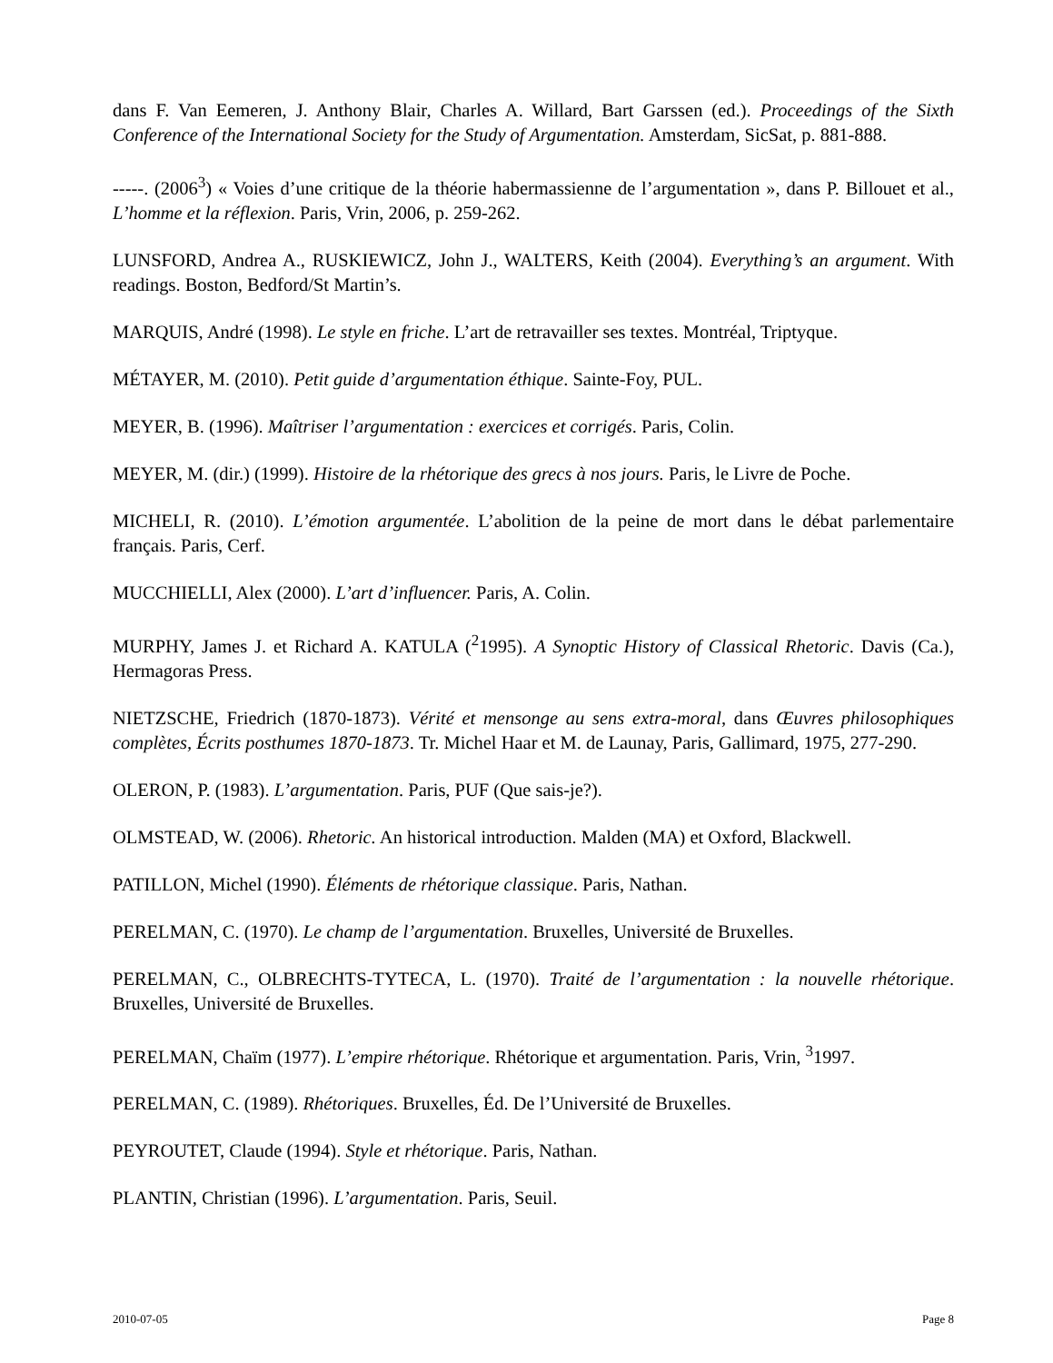dans F. Van Eemeren, J. Anthony Blair, Charles A. Willard, Bart Garssen (ed.). Proceedings of the Sixth Conference of the International Society for the Study of Argumentation. Amsterdam, SicSat, p. 881-888.
-----. (2006<sup>3</sup>) « Voies d’une critique de la théorie habermassienne de l’argumentation », dans P. Billouet et al., L’homme et la réflexion. Paris, Vrin, 2006, p. 259-262.
LUNSFORD, Andrea A., RUSKIEWICZ, John J., WALTERS, Keith (2004). Everything’s an argument. With readings. Boston, Bedford/St Martin’s.
MARQUIS, André (1998). Le style en friche. L’art de retravailler ses textes. Montréal, Triptyque.
MÉTAYER, M. (2010). Petit guide d’argumentation éthique. Sainte-Foy, PUL.
MEYER, B. (1996). Maîtriser l’argumentation : exercices et corrigés. Paris, Colin.
MEYER, M. (dir.) (1999). Histoire de la rhétorique des grecs à nos jours. Paris, le Livre de Poche.
MICHELI, R. (2010). L’émotion argumentée. L’abolition de la peine de mort dans le débat parlementaire français. Paris, Cerf.
MUCCHIELLI, Alex (2000). L’art d’influencer. Paris, A. Colin.
MURPHY, James J. et Richard A. KATULA (<sup>2</sup>1995). A Synoptic History of Classical Rhetoric. Davis (Ca.), Hermagoras Press.
NIETZSCHE, Friedrich (1870-1873). Vérité et mensonge au sens extra-moral, dans Œuvres philosophiques complètes, Écrits posthumes 1870-1873. Tr. Michel Haar et M. de Launay, Paris, Gallimard, 1975, 277-290.
OLERON, P. (1983). L’argumentation. Paris, PUF (Que sais-je?).
OLMSTEAD, W. (2006). Rhetoric. An historical introduction. Malden (MA) et Oxford, Blackwell.
PATILLON, Michel (1990). Éléments de rhétorique classique. Paris, Nathan.
PERELMAN, C. (1970). Le champ de l’argumentation. Bruxelles, Université de Bruxelles.
PERELMAN, C., OLBRECHTS-TYTECA, L. (1970). Traité de l’argumentation : la nouvelle rhétorique. Bruxelles, Université de Bruxelles.
PERELMAN, Chaïm (1977). L’empire rhétorique. Rhétorique et argumentation. Paris, Vrin, <sup>3</sup>1997.
PERELMAN, C. (1989). Rhétoriques. Bruxelles, Éd. De l’Université de Bruxelles.
PEYROUTET, Claude (1994). Style et rhétorique. Paris, Nathan.
PLANTIN, Christian (1996). L’argumentation. Paris, Seuil.
2010-07-05 Page 8